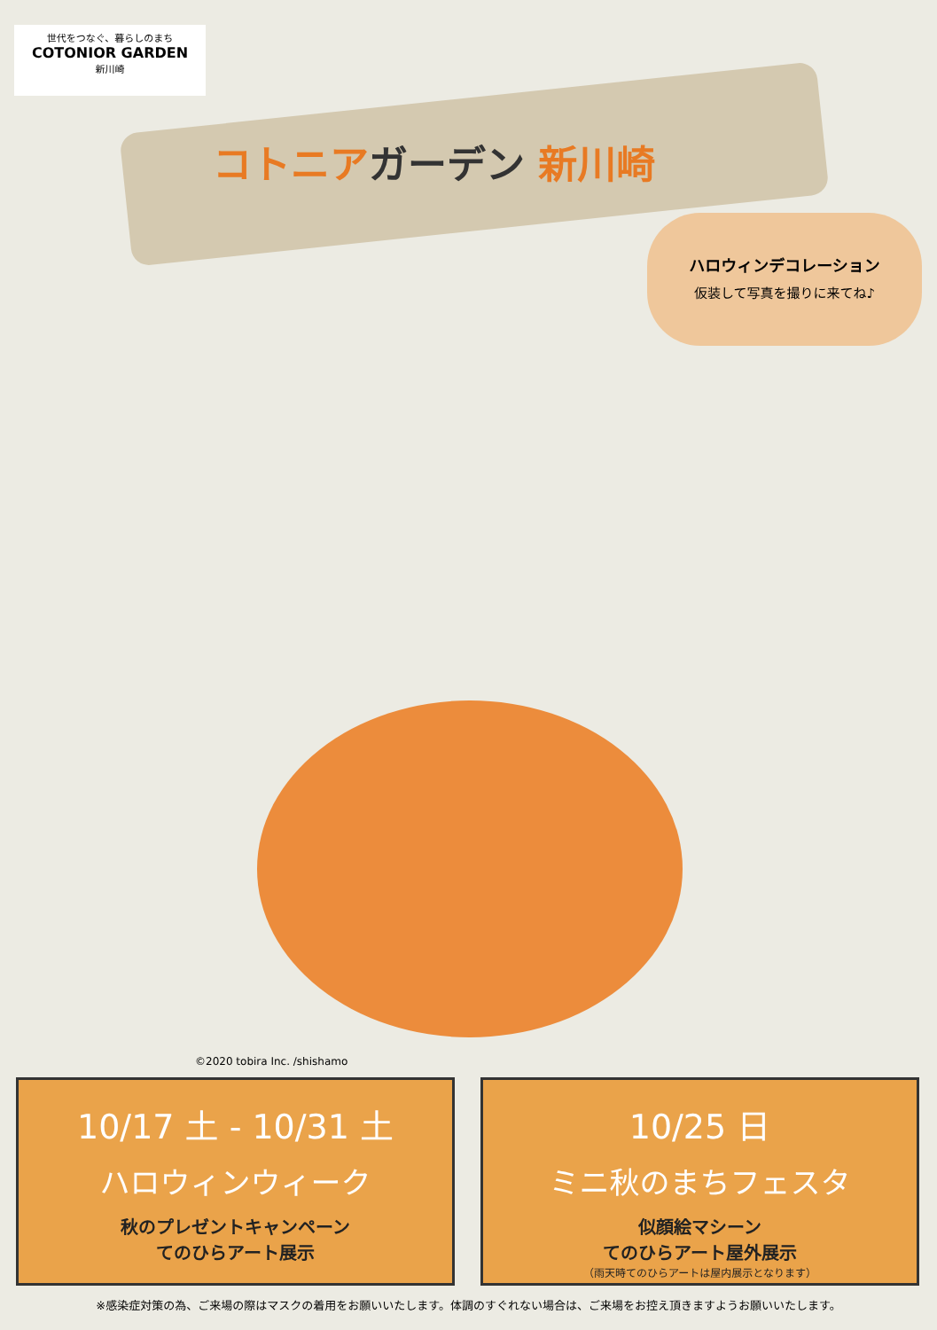世代をつなぐ、暮らしのまち
COTONIOR GARDEN
新川崎
コトニアガーデン 新川崎
ハロウィンデコレーション
仮装して写真を撮りに来てね♪
©2020 tobira Inc. /shishamo
10/17 土 - 10/31 土
ハロウィンウィーク
秋のプレゼントキャンペーン
てのひらアート展示
10/25 日
ミニ秋のまちフェスタ
似顔絵マシーン
てのひらアート屋外展示
（雨天時てのひらアートは屋内展示となります）
※感染症対策の為、ご来場の際はマスクの着用をお願いいたします。体調のすぐれない場合は、ご来場をお控え頂きますようお願いいたします。